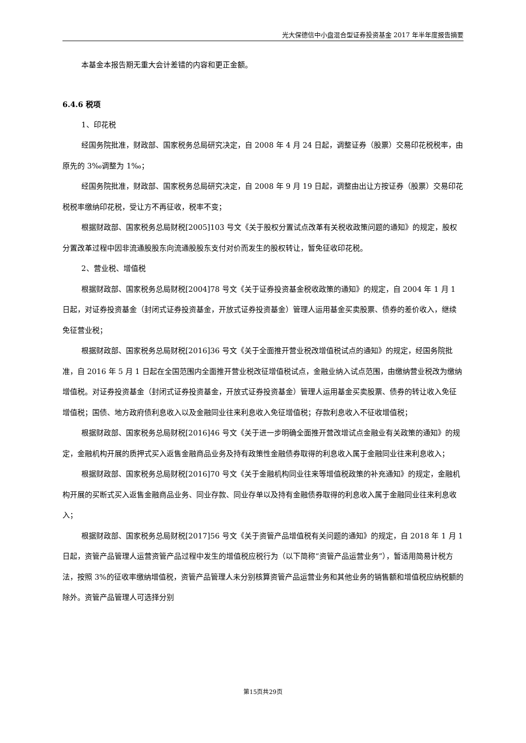光大保德信中小盘混合型证券投资基金 2017 年半年度报告摘要
本基金本报告期无重大会计差错的内容和更正金额。
6.4.6 税项
1、印花税
经国务院批准，财政部、国家税务总局研究决定，自 2008 年 4 月 24 日起，调整证券（股票）交易印花税税率，由原先的 3‰调整为 1‰；
经国务院批准，财政部、国家税务总局研究决定，自 2008 年 9 月 19 日起，调整由出让方按证券（股票）交易印花税税率缴纳印花税，受让方不再征收，税率不变；
根据财政部、国家税务总局财税[2005]103 号文《关于股权分置试点改革有关税收政策问题的通知》的规定，股权分置改革过程中因非流通股股东向流通股股东支付对价而发生的股权转让，暂免征收印花税。
2、营业税、增值税
根据财政部、国家税务总局财税[2004]78 号文《关于证券投资基金税收政策的通知》的规定，自 2004 年 1 月 1 日起，对证券投资基金（封闭式证券投资基金，开放式证券投资基金）管理人运用基金买卖股票、债券的差价收入，继续免征营业税；
根据财政部、国家税务总局财税[2016]36 号文《关于全面推开营业税改增值税试点的通知》的规定，经国务院批准，自 2016 年 5 月 1 日起在全国范围内全面推开营业税改征增值税试点，金融业纳入试点范围，由缴纳营业税改为缴纳增值税。对证券投资基金（封闭式证券投资基金，开放式证券投资基金）管理人运用基金买卖股票、债券的转让收入免征增值税；国债、地方政府债利息收入以及金融同业往来利息收入免征增值税；存款利息收入不征收增值税；
根据财政部、国家税务总局财税[2016]46 号文《关于进一步明确全面推开营改增试点金融业有关政策的通知》的规定，金融机构开展的质押式买入返售金融商品业务及持有政策性金融债券取得的利息收入属于金融同业往来利息收入；
根据财政部、国家税务总局财税[2016]70 号文《关于金融机构同业往来等增值税政策的补充通知》的规定，金融机构开展的买断式买入返售金融商品业务、同业存款、同业存单以及持有金融债券取得的利息收入属于金融同业往来利息收入；
根据财政部、国家税务总局财税[2017]56 号文《关于资管产品增值税有关问题的通知》的规定，自 2018 年 1 月 1 日起，资管产品管理人运营资管产品过程中发生的增值税应税行为（以下简称“资管产品运营业务”），暂适用简易计税方法，按照 3%的征收率缴纳增值税，资管产品管理人未分别核算资管产品运营业务和其他业务的销售额和增值税应纳税额的除外。资管产品管理人可选择分别
第15页共29页